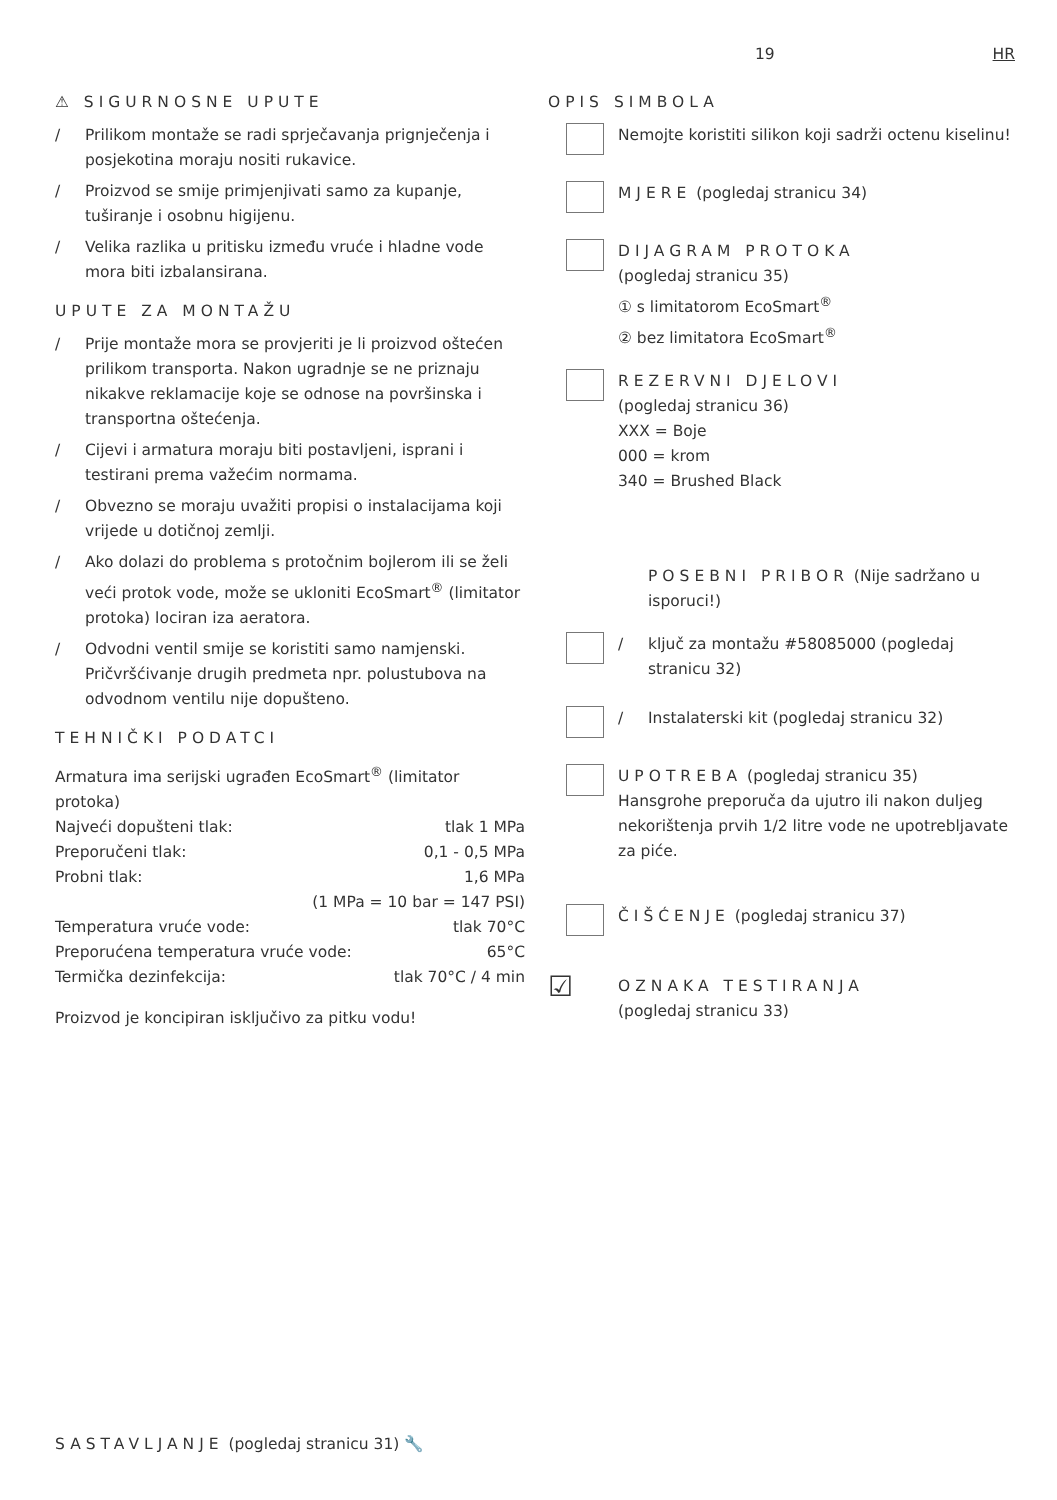19 HR
⚠ SIGURNOSNE UPUTE
/ Prilikom montaže se radi sprječavanja prignječenja i posjekotina moraju nositi rukavice.
/ Proizvod se smije primjenjivati samo za kupanje, tuširanje i osobnu higijenu.
/ Velika razlika u pritisku između vruće i hladne vode mora biti izbalansirana.
UPUTE ZA MONTAŽU
/ Prije montaže mora se provjeriti je li proizvod oštećen prilikom transporta. Nakon ugradnje se ne priznaju nikakve reklamacije koje se odnose na površinska i transportna oštećenja.
/ Cijevi i armatura moraju biti postavljeni, isprani i testirani prema važećim normama.
/ Obvezno se moraju uvažiti propisi o instalacijama koji vrijede u dotičnoj zemlji.
/ Ako dolazi do problema s protočnim bojlerom ili se želi veći protok vode, može se ukloniti EcoSmart<sup>®</sup> (limitator protoka) lociran iza aeratora.
/ Odvodni ventil smije se koristiti samo namjenski. Pričvršćivanje drugih predmeta npr. polustubova na odvodnom ventilu nije dopušteno.
TEHNIČKI PODATCI
Armatura ima serijski ugrađen EcoSmart<sup>®</sup> (limitator protoka)
Najveći dopušteni tlak: tlak 1 MPa
Preporučeni tlak: 0,1 - 0,5 MPa
Probni tlak: 1,6 MPa
(1 MPa = 10 bar = 147 PSI)
Temperatura vruće vode: tlak 70°C
Preporućena temperatura vruće vode: 65°C
Termička dezinfekcija: tlak 70°C / 4 min
Proizvod je koncipiran isključivo za pitku vodu!
OPIS SIMBOLA
Nemojte koristiti silikon koji sadrži octenu kiselinu!
MJERE (pogledaj stranicu 34)
DIJAGRAM PROTOKA
(pogledaj stranicu 35)
① s limitatorom EcoSmart<sup>®</sup>
② bez limitatora EcoSmart<sup>®</sup>
REZERVNI DJELOVI
(pogledaj stranicu 36)
XXX = Boje
000 = krom
340 = Brushed Black
POSEBNI PRIBOR (Nije sadržano u isporuci!)
/ ključ za montažu #58085000 (pogledaj stranicu 32)
/ Instalaterski kit (pogledaj stranicu 32)
UPOTREBA (pogledaj stranicu 35)
Hansgrohe preporuča da ujutro ili nakon duljeg nekorištenja prvih 1/2 litre vode ne upotrebljavate za piće.
ČIŠĆENJE (pogledaj stranicu 37)
☑
OZNAKA TESTIRANJA
(pogledaj stranicu 33)
SASTAVLJANJE (pogledaj stranicu 31) 🔧